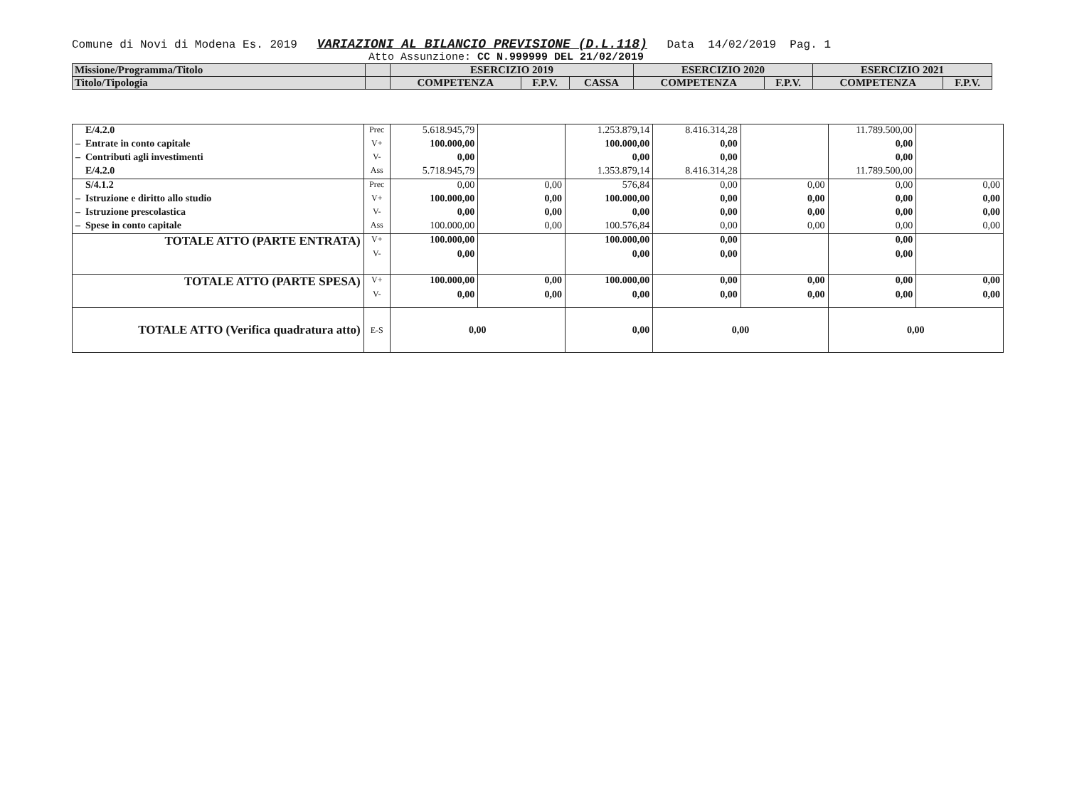Comune di Novi di Modena Es. 2019 VARIAZIONI AL BILANCIO PREVISIONE (D.L.118) Data 14/02/2019 Pag. 1
Atto Assunzione: CC N.999999 DEL 21/02/2019
| Missione/Programma/Titolo | | ESERCIZIO 2019 | | | ESERCIZIO 2020 | | ESERCIZIO 2021 | |
| Titolo/Tipologia | | COMPETENZA | F.P.V. | CASSA | COMPETENZA | F.P.V. | COMPETENZA | F.P.V. |
| E/4.2.0 | Prec | 5.618.945,79 | | 1.253.879,14 | 8.416.314,28 | | 11.789.500,00 | |
| – Entrate in conto capitale | V+ | 100.000,00 | | 100.000,00 | 0,00 | | 0,00 | |
| – Contributi agli investimenti | V- | 0,00 | | 0,00 | 0,00 | | 0,00 | |
| E/4.2.0 | Ass | 5.718.945,79 | | 1.353.879,14 | 8.416.314,28 | | 11.789.500,00 | |
| S/4.1.2 | Prec | 0,00 | 0,00 | 576,84 | 0,00 | 0,00 | 0,00 | 0,00 |
| – Istruzione e diritto allo studio | V+ | 100.000,00 | 0,00 | 100.000,00 | 0,00 | 0,00 | 0,00 | 0,00 |
| – Istruzione prescolastica | V- | 0,00 | 0,00 | 0,00 | 0,00 | 0,00 | 0,00 | 0,00 |
| – Spese in conto capitale | Ass | 100.000,00 | 0,00 | 100.576,84 | 0,00 | 0,00 | 0,00 | 0,00 |
| TOTALE ATTO (PARTE ENTRATA) | V+ | 100.000,00 | | 100.000,00 | 0,00 | | 0,00 | |
| | V- | 0,00 | | 0,00 | 0,00 | | 0,00 | |
| TOTALE ATTO (PARTE SPESA) | V+ | 100.000,00 | 0,00 | 100.000,00 | 0,00 | 0,00 | 0,00 | 0,00 |
| | V- | 0,00 | 0,00 | 0,00 | 0,00 | 0,00 | 0,00 | 0,00 |
| TOTALE ATTO (Verifica quadratura atto) | E-S | 0,00 | | 0,00 | 0,00 | | 0,00 | |